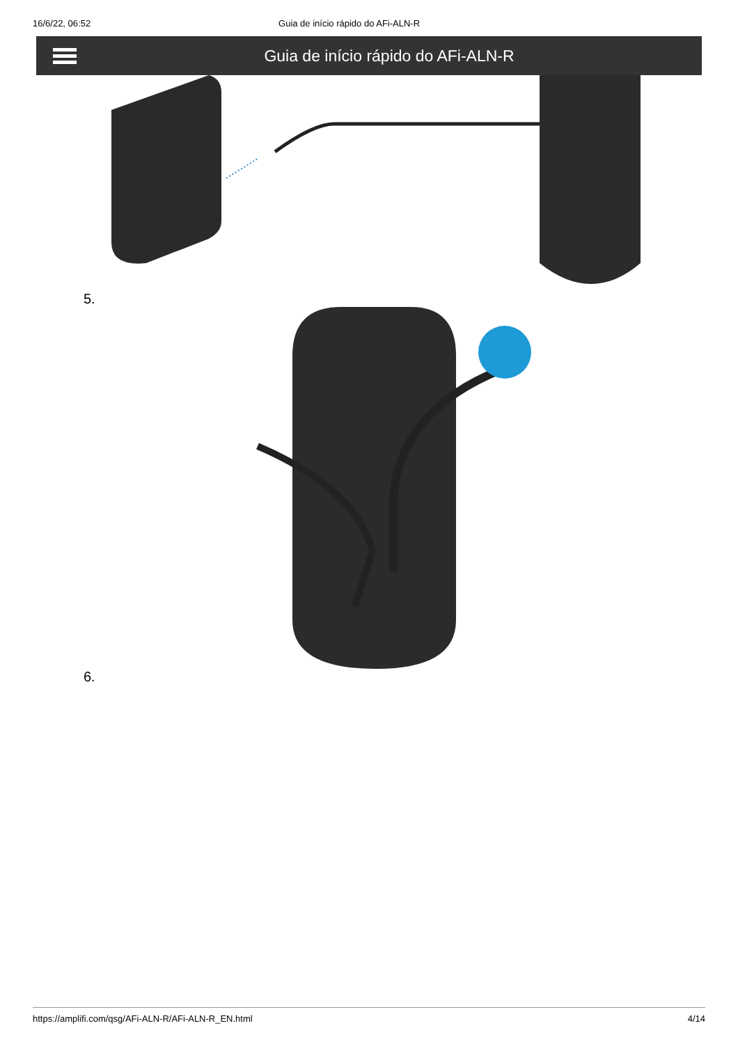16/6/22, 06:52 Guia de início rápido do AFi-ALN-R
Guia de início rápido do AFi-ALN-R
5.
6.
https://amplifi.com/qsg/AFi-ALN-R/AFi-ALN-R_EN.html 4/14